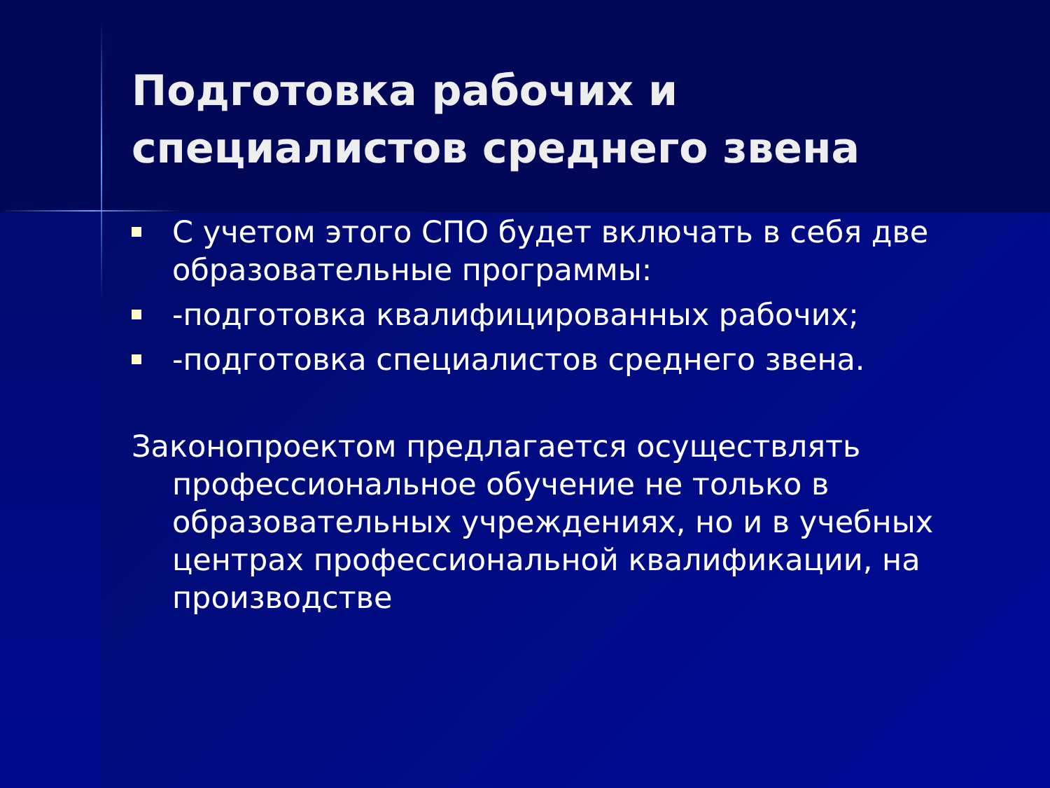Подготовка рабочих и специалистов среднего звена
С учетом этого СПО будет включать в себя две образовательные программы:
-подготовка квалифицированных рабочих;
-подготовка специалистов среднего звена.
Законопроектом предлагается осуществлять профессиональное обучение не только в образовательных учреждениях, но и в учебных центрах профессиональной квалификации, на производстве